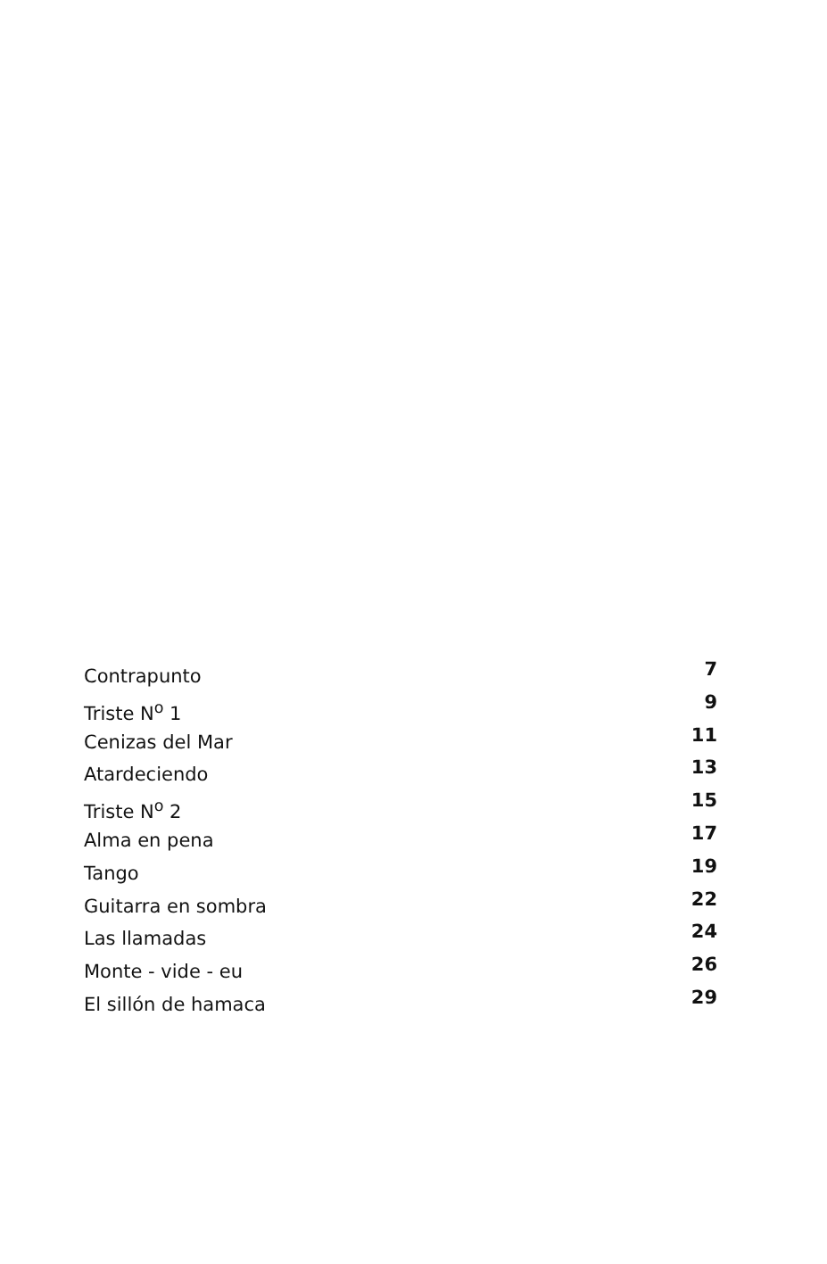Contrapunto 7
Triste N<sup>o</sup> 1 9
Cenizas del Mar 11
Atardeciendo 13
Triste N<sup>o</sup> 2 15
Alma en pena 17
Tango 19
Guitarra en sombra 22
Las llamadas 24
Monte - vide - eu 26
El sillón de hamaca 29